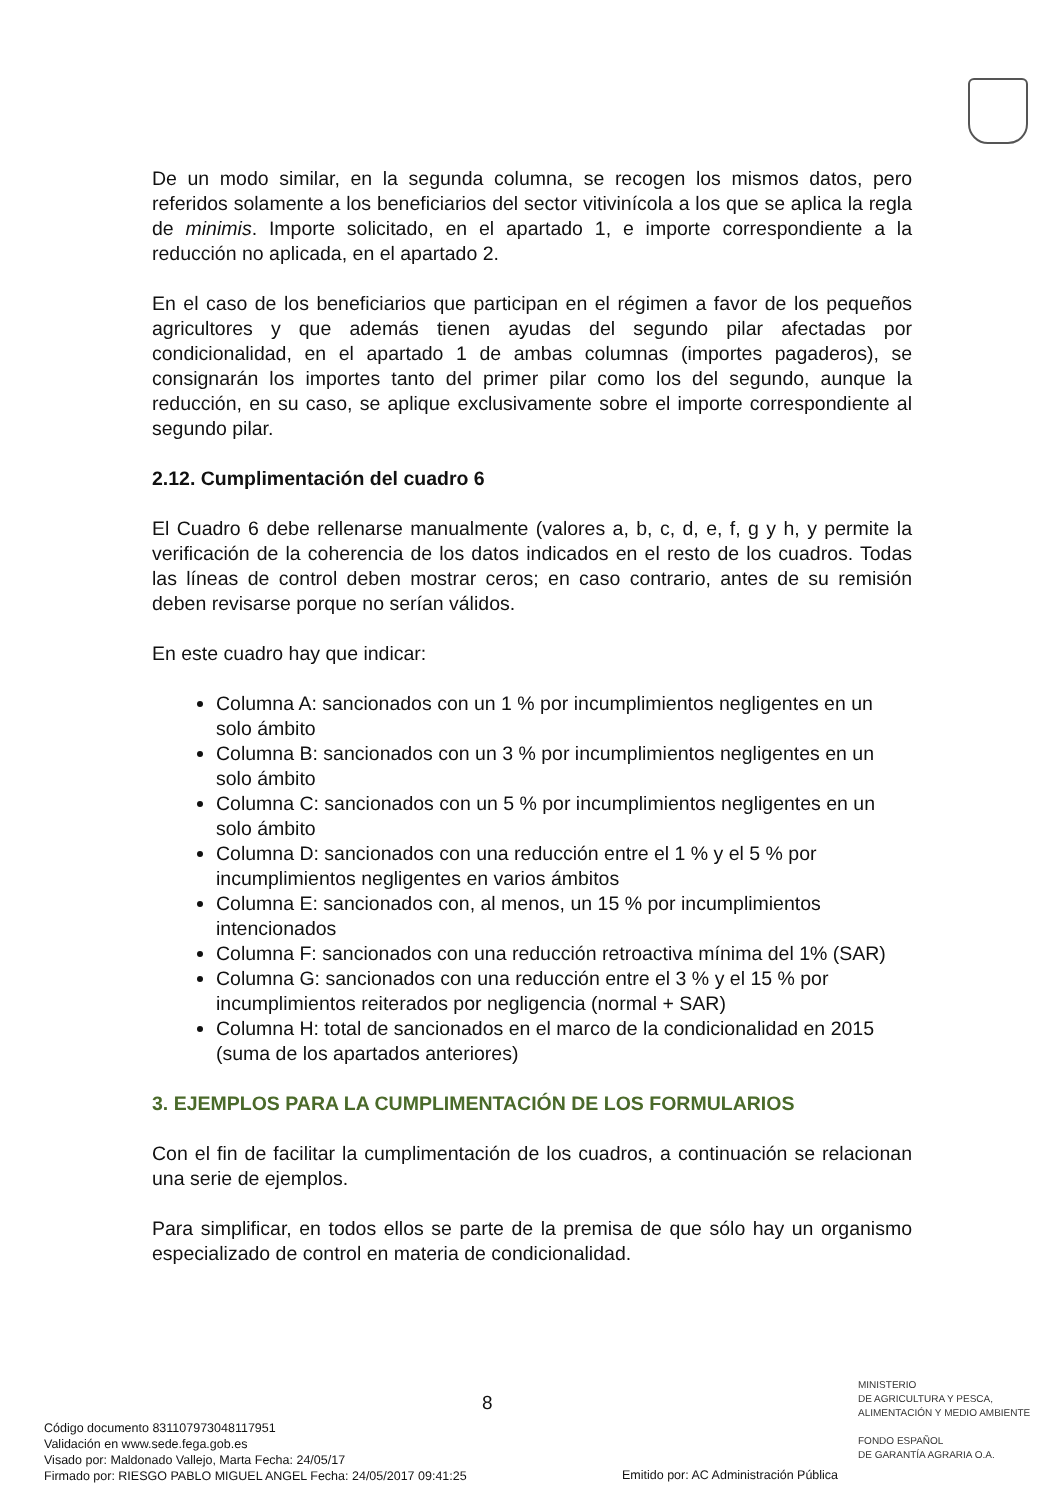De un modo similar, en la segunda columna, se recogen los mismos datos, pero referidos solamente a los beneficiarios del sector vitivinícola a los que se aplica la regla de minimis. Importe solicitado, en el apartado 1, e importe correspondiente a la reducción no aplicada, en el apartado 2.
En el caso de los beneficiarios que participan en el régimen a favor de los pequeños agricultores y que además tienen ayudas del segundo pilar afectadas por condicionalidad, en el apartado 1 de ambas columnas (importes pagaderos), se consignarán los importes tanto del primer pilar como los del segundo, aunque la reducción, en su caso, se aplique exclusivamente sobre el importe correspondiente al segundo pilar.
2.12. Cumplimentación del cuadro 6
El Cuadro 6 debe rellenarse manualmente (valores a, b, c, d, e, f, g y h, y permite la verificación de la coherencia de los datos indicados en el resto de los cuadros. Todas las líneas de control deben mostrar ceros; en caso contrario, antes de su remisión deben revisarse porque no serían válidos.
En este cuadro hay que indicar:
Columna A: sancionados con un 1 % por incumplimientos negligentes en un solo ámbito
Columna B: sancionados con un 3 % por incumplimientos negligentes en un solo ámbito
Columna C: sancionados con un 5 % por incumplimientos negligentes en un solo ámbito
Columna D: sancionados con una reducción entre el 1 % y el 5 % por incumplimientos negligentes en varios ámbitos
Columna E: sancionados con, al menos, un 15 % por incumplimientos intencionados
Columna F: sancionados con una reducción retroactiva mínima del 1% (SAR)
Columna G: sancionados con una reducción entre el 3 % y el 15 % por incumplimientos reiterados por negligencia (normal + SAR)
Columna H: total de sancionados en el marco de la condicionalidad en 2015 (suma de los apartados anteriores)
3. EJEMPLOS PARA LA CUMPLIMENTACIÓN DE LOS FORMULARIOS
Con el fin de facilitar la cumplimentación de los cuadros, a continuación se relacionan una serie de ejemplos.
Para simplificar, en todos ellos se parte de la premisa de que sólo hay un organismo especializado de control en materia de condicionalidad.
8
MINISTERIO
DE AGRICULTURA Y PESCA,
ALIMENTACIÓN Y MEDIO AMBIENTE
FONDO ESPAÑOL
DE GARANTÍA AGRARIA O.A.
Código documento 831107973048117951
Validación en www.sede.fega.gob.es
Visado por: Maldonado Vallejo, Marta Fecha: 24/05/17
Firmado por: RIESGO PABLO MIGUEL ANGEL Fecha: 24/05/2017 09:41:25
Emitido por: AC Administración Pública